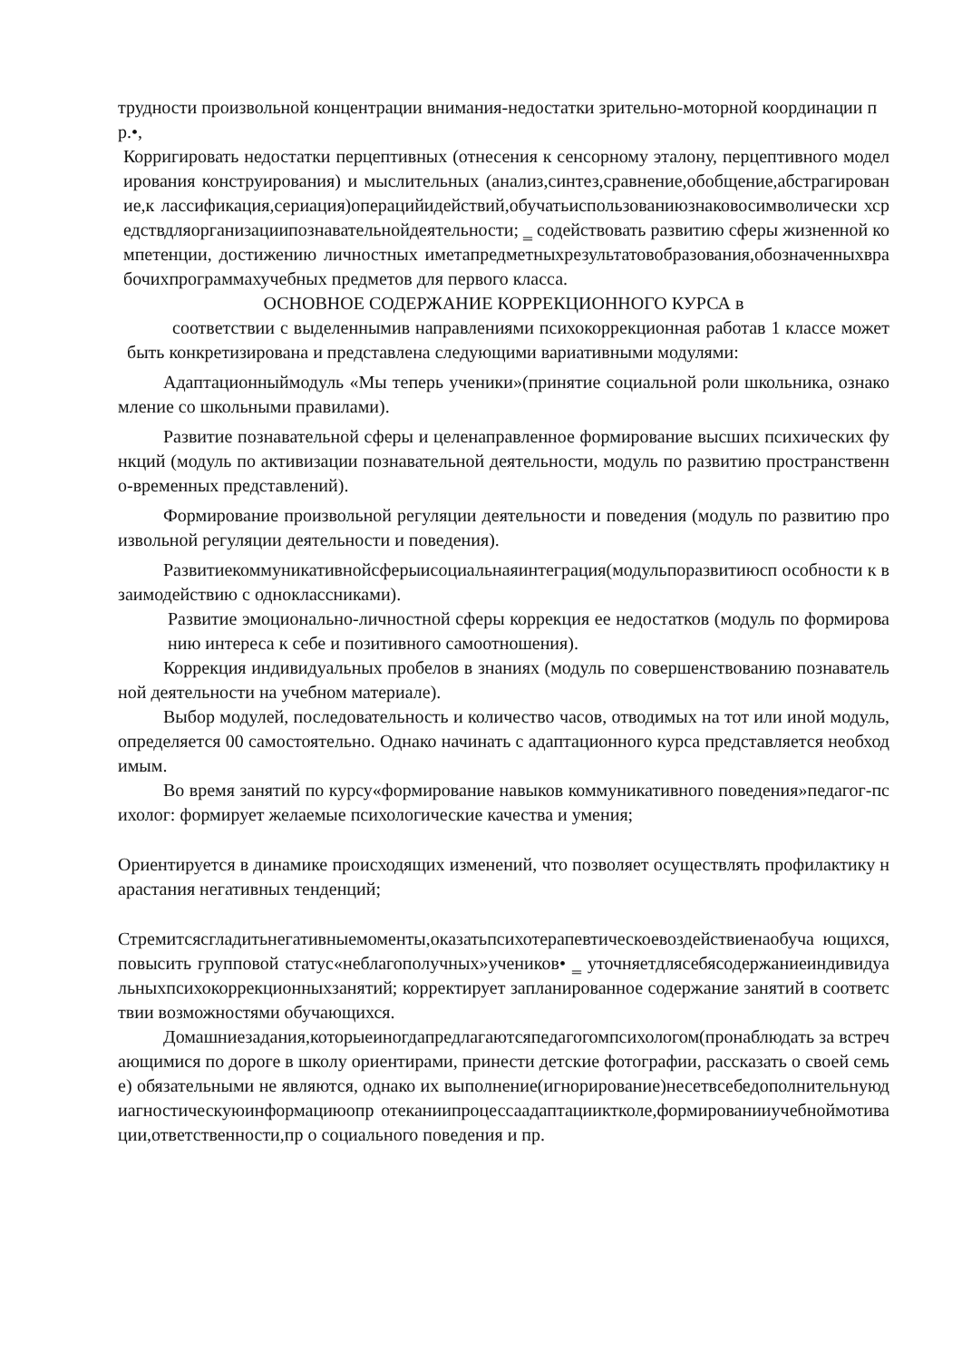трудности произвольной концентрации внимания-недостатки зрительно-моторной координации пр.•,
Корригировать недостатки перцептивных (отнесения к сенсорному эталону, перцептивного моделирования конструирования) и мыслительных (анализ,синтез,сравнение,обобщение,абстрагирование,к лассификация,сериация)операцийидействий,обучатьиспользованиюзнаковосимволически хсредствдляорганизациипознавательнойдеятельности; ‗ содействовать развитию сферы жизненной компетенции, достижению личностных иметапредметныхрезультатовобразования,обозначенныхврабочихпрограммахучебных предметов для первого класса.
ОСНОВНОЕ СОДЕРЖАНИЕ КОРРЕКЦИОННОГО КУРСА в
соответствии с выделеннымив направлениями психокоррекционная работав 1 классе может быть конкретизирована и представлена следующими вариативными модулями:
Адаптационныймодуль «Мы теперь ученики»(принятие социальной роли школьника, ознакомление со школьными правилами).
Развитие познавательной сферы и целенаправленное формирование высших психических функций (модуль по активизации познавательной деятельности, модуль по развитию пространственно-временных представлений).
Формирование произвольной регуляции деятельности и поведения (модуль по развитию произвольной регуляции деятельности и поведения).
Развитиекоммуникативнойсферыисоциальнаяинтеграция(модульпоразвитиюсп особности к взаимодействию с одноклассниками).
Развитие эмоционально-личностной сферы коррекция ее недостатков (модуль по формированию интереса к себе и позитивного самоотношения).
Коррекция индивидуальных пробелов в знаниях (модуль по совершенствованию познавательной деятельности на учебном материале).
Выбор модулей, последовательность и количество часов, отводимых на тот или иной модуль, определяется 00 самостоятельно. Однако начинать с адаптационного курса представляется необходимым.
Во время занятий по курсу«формирование навыков коммуникативного поведения»педагог-психолог: формирует желаемые психологические качества и умения;
Ориентируется в динамике происходящих изменений, что позволяет осуществлять профилактику нарастания негативных тенденций;
Стремитсясгладитьнегативныемоменты,оказатьпсихотерапевтическоевоздействиенаобуча ющихся, повысить групповой статус«неблагополучных»учеников• ‗ уточняетдлясебясодержаниеиндивидуальныхпсихокоррекционныхзанятий; корректирует запланированное содержание занятий в соответствии возможностями обучающихся.
Домашниезадания,которыеиногдапредлагаютсяпедагогомпсихологом(пронаблюдать за встречающимися по дороге в школу ориентирами, принести детские фотографии, рассказать о своей семье) обязательными не являются, однако их выполнение(игнорирование)несетвсебедополнительнуюдиагностическуюинформациюопр отеканиипроцессаадаптацииктколе,формированииучебноймотивации,ответственности,пр о социального поведения и пр.